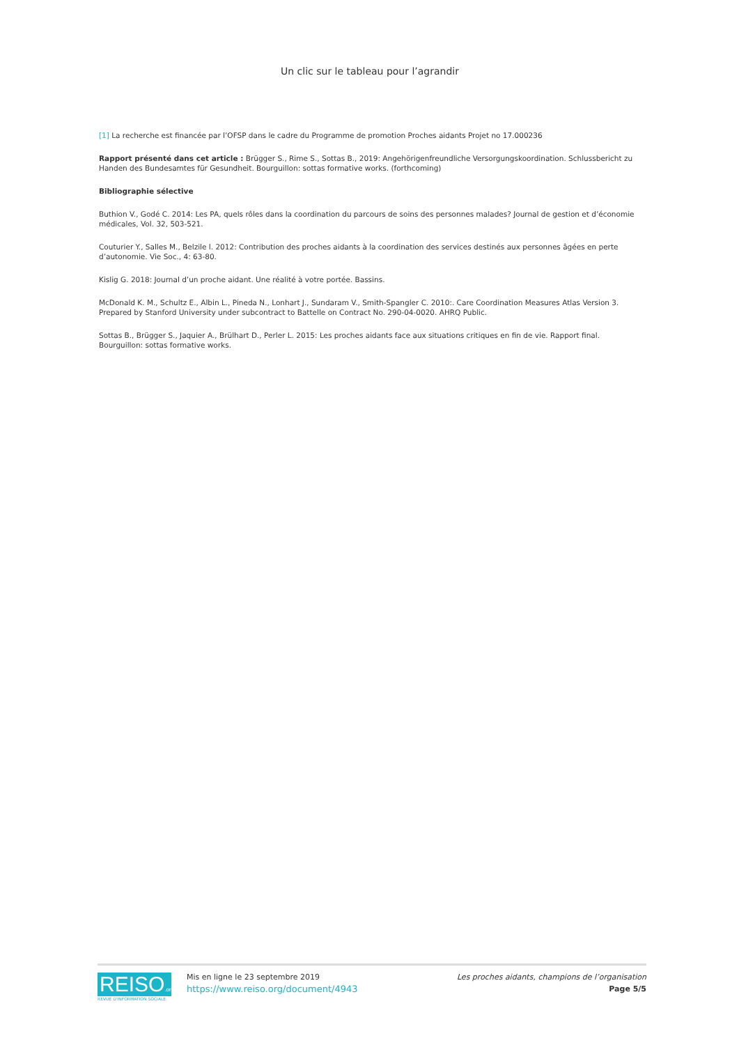Un clic sur le tableau pour l’agrandir
[1] La recherche est financée par l’OFSP dans le cadre du Programme de promotion Proches aidants Projet no 17.000236
Rapport présenté dans cet article : Brügger S., Rime S., Sottas B., 2019: Angehörigenfreundliche Versorgungskoordination. Schlussbericht zu Handen des Bundesamtes für Gesundheit. Bourguillon: sottas formative works. (forthcoming)
Bibliographie sélective
Buthion V., Godé C. 2014: Les PA, quels rôles dans la coordination du parcours de soins des personnes malades? Journal de gestion et d’économie médicales, Vol. 32, 503-521.
Couturier Y., Salles M., Belzile l. 2012: Contribution des proches aidants à la coordination des services destinés aux personnes âgées en perte d’autonomie. Vie Soc., 4: 63-80.
Kislig G. 2018: Journal d’un proche aidant. Une réalité à votre portée. Bassins.
McDonald K. M., Schultz E., Albin L., Pineda N., Lonhart J., Sundaram V., Smith-Spangler C. 2010:. Care Coordination Measures Atlas Version 3. Prepared by Stanford University under subcontract to Battelle on Contract No. 290-04-0020. AHRQ Public.
Sottas B., Brügger S., Jaquier A., Brülhart D., Perler L. 2015: Les proches aidants face aux situations critiques en fin de vie. Rapport final. Bourguillon: sottas formative works.
REISO.org
REVUE D'INFORMATION SOCIALE
Mis en ligne le 23 septembre 2019
https://www.reiso.org/document/4943
Les proches aidants, champions de l’organisation
Page 5/5